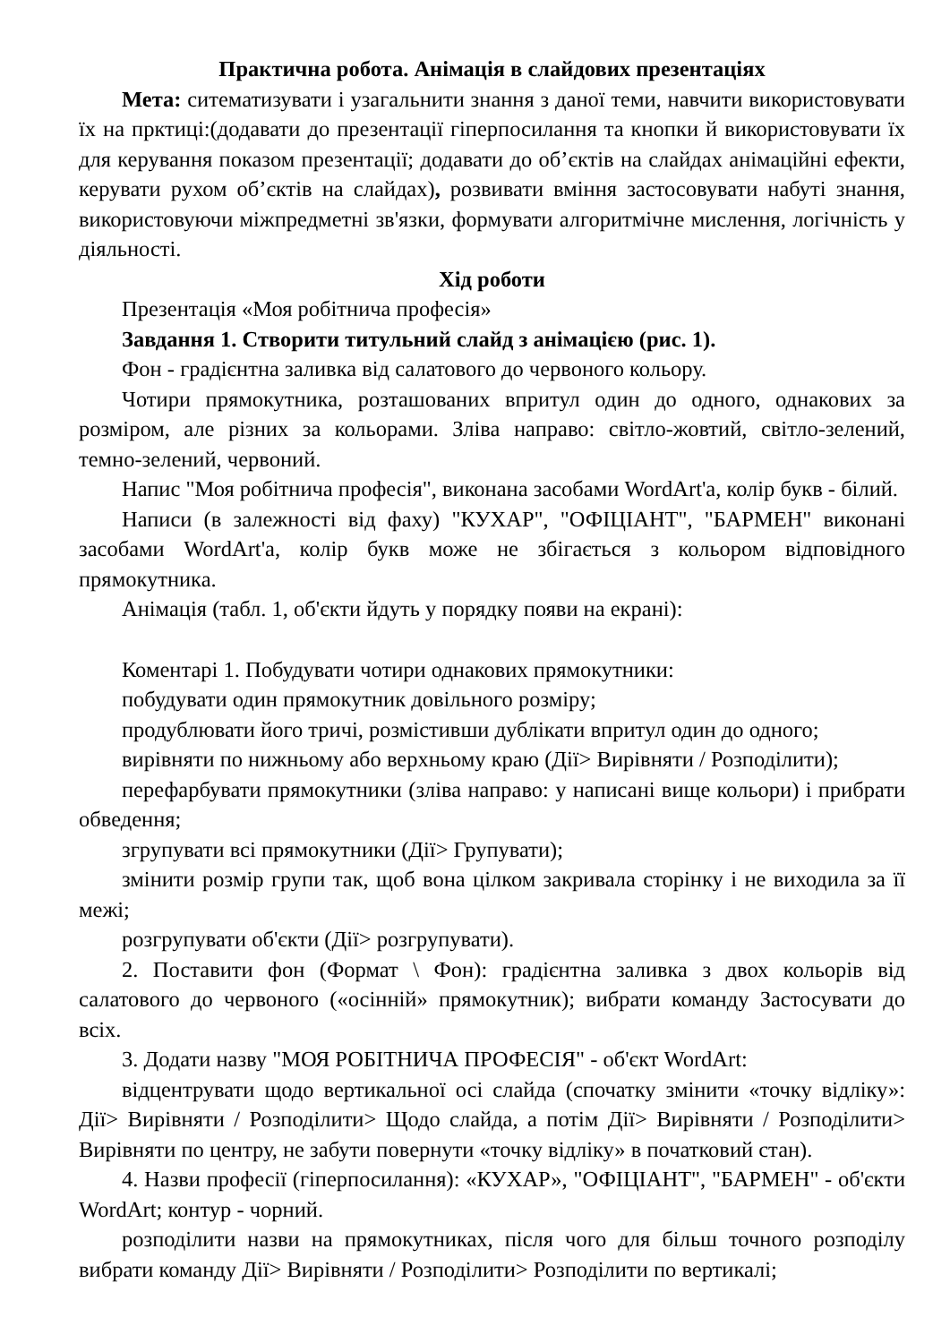Практична робота. Анімація в слайдових презентаціях
Мета: ситематизувати і узагальнити знання з даної теми, навчити використовувати їх на прктиці:(додавати до презентації гіперпосилання та кнопки й використовувати їх для керування показом презентації; додавати до об’єктів на слайдах анімаційні ефекти, керувати рухом об’єктів на слайдах), розвивати вміння застосовувати набуті знання, використовуючи міжпредметні зв'язки, формувати алгоритмічне мислення, логічність у діяльності.
Хід роботи
Презентація «Моя робітнича професія»
Завдання 1. Створити титульний слайд з анімацією (рис. 1).
Фон - градієнтна заливка від салатового до червоного кольору.
Чотири прямокутника, розташованих впритул один до одного, однакових за розміром, але різних за кольорами. Зліва направо: світло-жовтий, світло-зелений, темно-зелений, червоний.
Напис "Моя робітнича професія", виконана засобами WordArt'a, колір букв - білий.
Написи (в залежності від фаху) "КУХАР", "ОФІЦІАНТ", "БАРМЕН" виконані засобами WordArt'a, колір букв може не збігається з кольором відповідного прямокутника.
Анімація (табл. 1, об'єкти йдуть у порядку появи на екрані):
Коментарі 1. Побудувати чотири однакових прямокутники:
побудувати один прямокутник довільного розміру;
продублювати його тричі, розмістивши дублікати впритул один до одного;
вирівняти по нижньому або верхньому краю (Дії> Вирівняти / Розподілити);
перефарбувати прямокутники (зліва направо: у написані вище кольори) і прибрати обведення;
згрупувати всі прямокутники (Дії> Групувати);
змінити розмір групи так, щоб вона цілком закривала сторінку і не виходила за її межі;
розгрупувати об'єкти (Дії> розгрупувати).
2. Поставити фон (Формат \ Фон): градієнтна заливка з двох кольорів від салатового до червоного («осінній» прямокутник); вибрати команду Застосувати до всіх.
3. Додати назву "МОЯ РОБІТНИЧА ПРОФЕСІЯ" - об'єкт WordArt:
відцентрувати щодо вертикальної осі слайда (спочатку змінити «точку відліку»: Дії> Вирівняти / Розподілити> Щодо слайда, а потім Дії> Вирівняти / Розподілити> Вирівняти по центру, не забути повернути «точку відліку» в початковий стан).
4. Назви професії (гіперпосилання): «КУХАР», "ОФІЦІАНТ", "БАРМЕН" - об'єкти WordArt; контур - чорний.
розподілити назви на прямокутниках, після чого для більш точного розподілу вибрати команду Дії> Вирівняти / Розподілити> Розподілити по вертикалі;